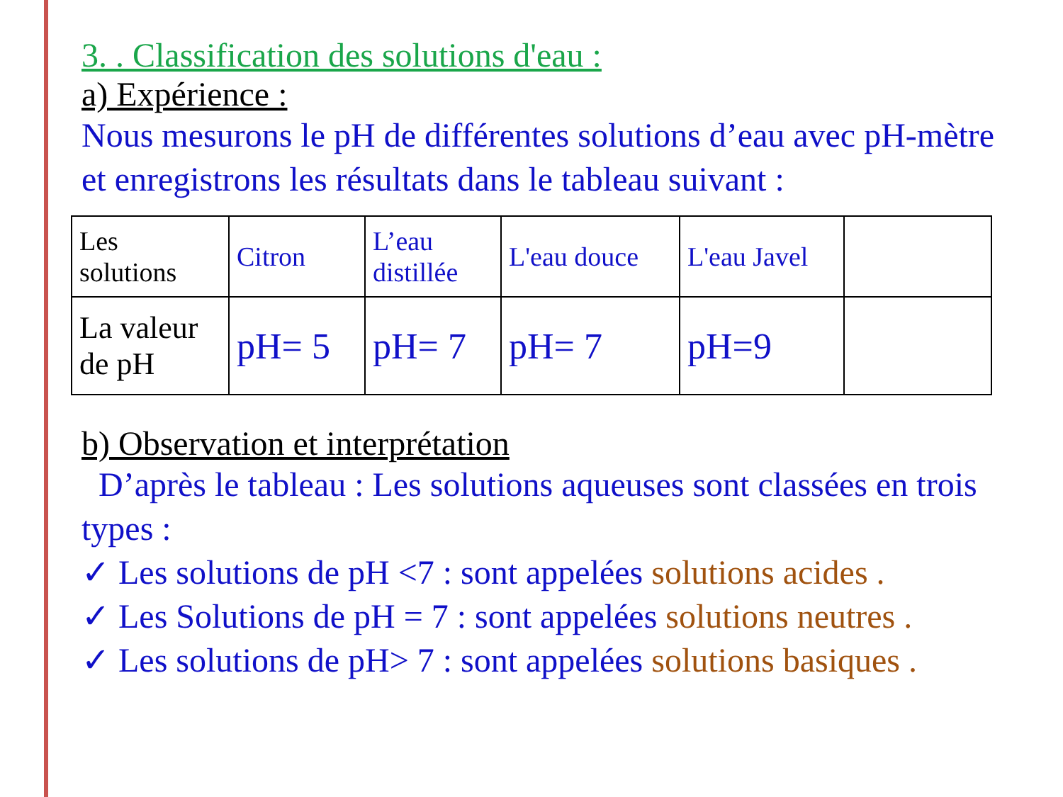3. . Classification des solutions d'eau :
a) Expérience :
Nous mesurons le pH de différentes solutions d’eau avec pH-mètre et enregistrons les résultats dans le tableau suivant :
| Les solutions | Citron | L’eau distillée | L'eau douce | L'eau Javel | |
| La valeur de pH | pH= 5 | pH= 7 | pH= 7 | pH=9 | |
b) Observation et interprétation
D’après le tableau : Les solutions aqueuses sont classées en trois types :
✓ Les solutions de pH <7 : sont appelées solutions acides .
✓ Les Solutions de pH = 7 : sont appelées solutions neutres .
✓ Les solutions de pH> 7 : sont appelées solutions basiques .